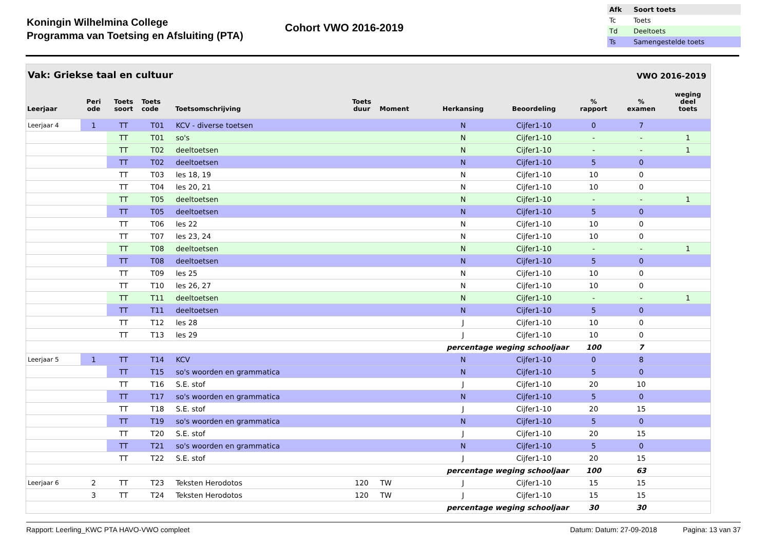Koningin Wilhelmina College
Programma van Toetsing en Afsluiting (PTA)
Cohort VWO 2016-2019
| Afk | Soort toets |
| Tc | Toets |
| Td | Deeltoets |
| Ts | Samengestelde toets |
Vak: Griekse taal en cultuur VWO 2016-2019
| Leerjaar | Peri ode | Toets soort | Toets code | Toetsomschrijving | Toets duur | Moment | Herkansing | Beoordeling | % rapport | % examen | weging deel toets |
| --- | --- | --- | --- | --- | --- | --- | --- | --- | --- | --- | --- |
| Leerjaar 4 | 1 | TT | T01 | KCV - diverse toetsen | | | N | Cijfer1-10 | 0 | 7 | |
| | | TT | T01 | so's | | | N | Cijfer1-10 | - | - | 1 |
| | | TT | T02 | deeltoetsen | | | N | Cijfer1-10 | - | - | 1 |
| | | TT | T02 | deeltoetsen | | | N | Cijfer1-10 | 5 | 0 | |
| | | TT | T03 | les 18, 19 | | | N | Cijfer1-10 | 10 | 0 | |
| | | TT | T04 | les 20, 21 | | | N | Cijfer1-10 | 10 | 0 | |
| | | TT | T05 | deeltoetsen | | | N | Cijfer1-10 | - | - | 1 |
| | | TT | T05 | deeltoetsen | | | N | Cijfer1-10 | 5 | 0 | |
| | | TT | T06 | les 22 | | | N | Cijfer1-10 | 10 | 0 | |
| | | TT | T07 | les 23, 24 | | | N | Cijfer1-10 | 10 | 0 | |
| | | TT | T08 | deeltoetsen | | | N | Cijfer1-10 | - | - | 1 |
| | | TT | T08 | deeltoetsen | | | N | Cijfer1-10 | 5 | 0 | |
| | | TT | T09 | les 25 | | | N | Cijfer1-10 | 10 | 0 | |
| | | TT | T10 | les 26, 27 | | | N | Cijfer1-10 | 10 | 0 | |
| | | TT | T11 | deeltoetsen | | | N | Cijfer1-10 | - | - | 1 |
| | | TT | T11 | deeltoetsen | | | N | Cijfer1-10 | 5 | 0 | |
| | | TT | T12 | les 28 | | | J | Cijfer1-10 | 10 | 0 | |
| | | TT | T13 | les 29 | | | J | Cijfer1-10 | 10 | 0 | |
| percentage weging schooljaar | | | | | | | | | 100 | 7 | |
| Leerjaar 5 | 1 | TT | T14 | KCV | | | N | Cijfer1-10 | 0 | 8 | |
| | | TT | T15 | so's woorden en grammatica | | | N | Cijfer1-10 | 5 | 0 | |
| | | TT | T16 | S.E. stof | | | J | Cijfer1-10 | 20 | 10 | |
| | | TT | T17 | so's woorden en grammatica | | | N | Cijfer1-10 | 5 | 0 | |
| | | TT | T18 | S.E. stof | | | J | Cijfer1-10 | 20 | 15 | |
| | | TT | T19 | so's woorden en grammatica | | | N | Cijfer1-10 | 5 | 0 | |
| | | TT | T20 | S.E. stof | | | J | Cijfer1-10 | 20 | 15 | |
| | | TT | T21 | so's woorden en grammatica | | | N | Cijfer1-10 | 5 | 0 | |
| | | TT | T22 | S.E. stof | | | J | Cijfer1-10 | 20 | 15 | |
| percentage weging schooljaar | | | | | | | | | 100 | 63 | |
| Leerjaar 6 | 2 | TT | T23 | Teksten Herodotos | 120 | TW | J | Cijfer1-10 | 15 | 15 | |
| | 3 | TT | T24 | Teksten Herodotos | 120 | TW | J | Cijfer1-10 | 15 | 15 | |
| percentage weging schooljaar | | | | | | | | | 30 | 30 | |
Rapport: Leerling_KWC PTA HAVO-VWO compleet Datum: Datum: 27-09-2018 Pagina: 13 van 37